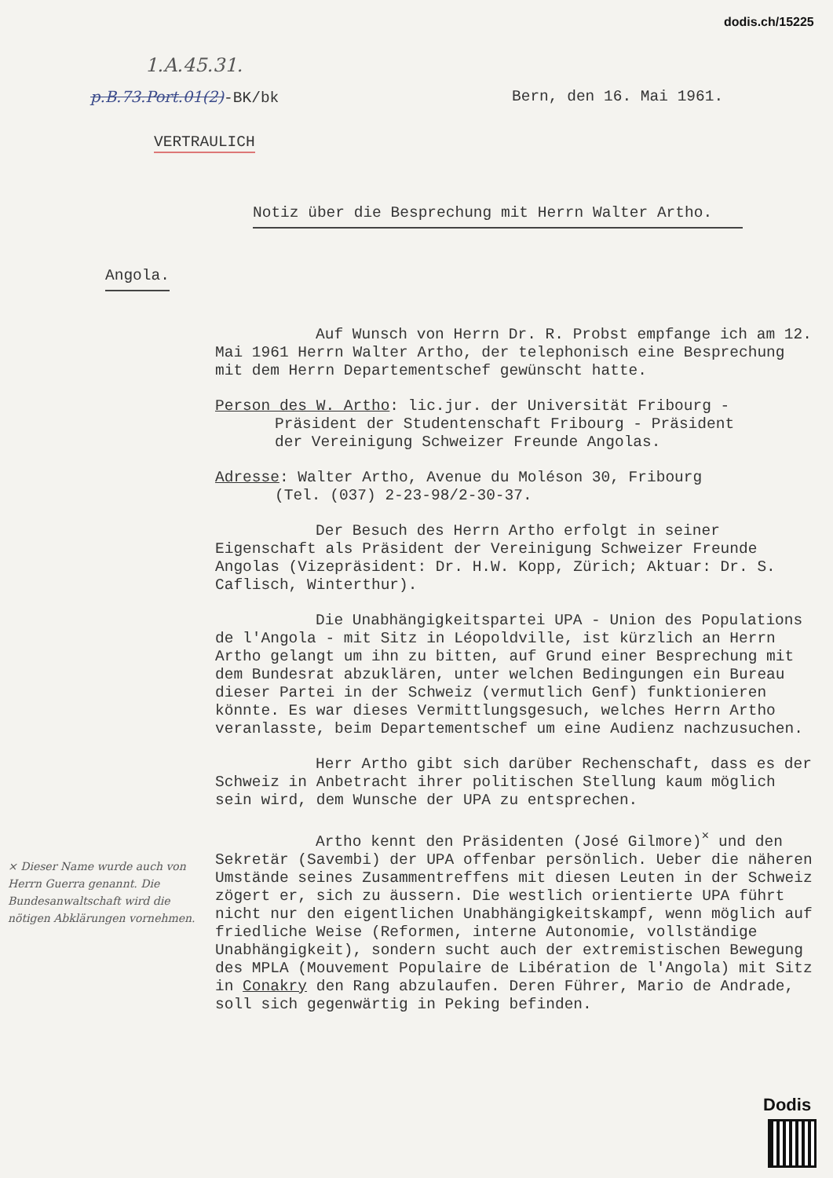dodis.ch/15225
1.A.45.31.
p.B.73.Port.01(2)-BK/bk Bern, den 16. Mai 1961.
VERTRAULICH
Notiz über die Besprechung mit Herrn Walter Artho.
Angola.
× Dieser Name wurde auch von Herrn Guerra genannt. Die Bundesanwaltschaft wird die nötigen Abklärungen vornehmen.
Auf Wunsch von Herrn Dr. R. Probst empfange ich am 12. Mai 1961 Herrn Walter Artho, der telephonisch eine Besprechung mit dem Herrn Departementschef gewünscht hatte.
Person des W. Artho: lic.jur. der Universität Fribourg -
Präsident der Studentenschaft Fribourg - Präsident
der Vereinigung Schweizer Freunde Angolas.
Adresse: Walter Artho, Avenue du Moléson 30, Fribourg
(Tel. (037) 2-23-98/2-30-37.
Der Besuch des Herrn Artho erfolgt in seiner Eigenschaft als Präsident der Vereinigung Schweizer Freunde Angolas (Vizepräsident: Dr. H.W. Kopp, Zürich; Aktuar: Dr. S. Caflisch, Winterthur).
Die Unabhängigkeitspartei UPA - Union des Populations de l'Angola - mit Sitz in Léopoldville, ist kürzlich an Herrn Artho gelangt um ihn zu bitten, auf Grund einer Besprechung mit dem Bundesrat abzuklären, unter welchen Bedingungen ein Bureau dieser Partei in der Schweiz (vermutlich Genf) funktionieren könnte. Es war dieses Vermittlungsgesuch, welches Herrn Artho veranlasste, beim Departementschef um eine Audienz nachzusuchen.
Herr Artho gibt sich darüber Rechenschaft, dass es der Schweiz in Anbetracht ihrer politischen Stellung kaum möglich sein wird, dem Wunsche der UPA zu entsprechen.
Artho kennt den Präsidenten (José Gilmore)<sup>×</sup> und den Sekretär (Savembi) der UPA offenbar persönlich. Ueber die näheren Umstände seines Zusammentreffens mit diesen Leuten in der Schweiz zögert er, sich zu äussern. Die westlich orientierte UPA führt nicht nur den eigentlichen Unabhängigkeitskampf, wenn möglich auf friedliche Weise (Reformen, interne Autonomie, vollständige Unabhängigkeit), sondern sucht auch der extremistischen Bewegung des MPLA (Mouvement Populaire de Libération de l'Angola) mit Sitz in Conakry den Rang abzulaufen. Deren Führer, Mario de Andrade, soll sich gegenwärtig in Peking befinden.
Dodis